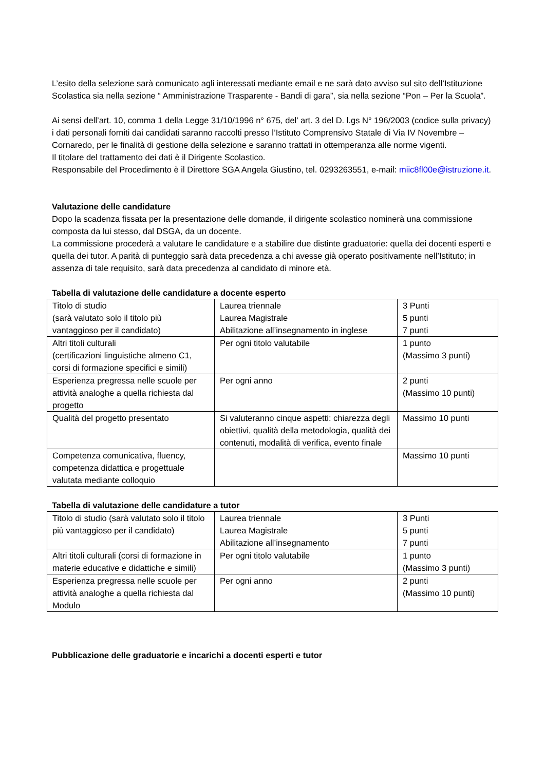L’esito della selezione sarà comunicato agli interessati mediante email e ne sarà dato avviso sul sito dell’Istituzione Scolastica sia nella sezione “ Amministrazione Trasparente - Bandi di gara”, sia nella sezione “Pon – Per la Scuola”.
Ai sensi dell’art. 10, comma 1 della Legge 31/10/1996 n° 675, del’ art. 3 del D. l.gs N° 196/2003 (codice sulla privacy) i dati personali forniti dai candidati saranno raccolti presso l’Istituto Comprensivo Statale di Via IV Novembre – Cornaredo, per le finalità di gestione della selezione e saranno trattati in ottemperanza alle norme vigenti.
Il titolare del trattamento dei dati è il Dirigente Scolastico.
Responsabile del Procedimento è il Direttore SGA Angela Giustino, tel. 0293263551, e-mail: miic8fl00e@istruzione.it.
Valutazione delle candidature
Dopo la scadenza fissata per la presentazione delle domande, il dirigente scolastico nominerà una commissione composta da lui stesso, dal DSGA, da un docente.
La commissione procederà a valutare le candidature e a stabilire due distinte graduatorie: quella dei docenti esperti e quella dei tutor. A parità di punteggio sarà data precedenza a chi avesse già operato positivamente nell’Istituto; in assenza di tale requisito, sarà data precedenza al candidato di minore età.
Tabella di valutazione delle candidature a docente esperto
| Titolo di studio (sarà valutato solo il titolo più vantaggioso per il candidato) | Laurea triennale Laurea Magistrale Abilitazione all’insegnamento in inglese | 3 Punti 5 punti 7 punti |
| Altri titoli culturali (certificazioni linguistiche almeno C1, corsi di formazione specifici e simili) | Per ogni titolo valutabile | 1 punto (Massimo 3 punti) |
| Esperienza pregressa nelle scuole per attività analoghe a quella richiesta dal progetto | Per ogni anno | 2 punti (Massimo 10 punti) |
| Qualità del progetto presentato | Si valuteranno cinque aspetti: chiarezza degli obiettivi, qualità della metodologia, qualità dei contenuti, modalità di verifica, evento finale | Massimo 10 punti |
| Competenza comunicativa, fluency, competenza didattica e progettuale valutata mediante colloquio | | Massimo 10 punti |
Tabella di valutazione delle candidature a tutor
| Titolo di studio (sarà valutato solo il titolo più vantaggioso per il candidato) | Laurea triennale Laurea Magistrale Abilitazione all’insegnamento | 3 Punti 5 punti 7 punti |
| Altri titoli culturali (corsi di formazione in materie educative e didattiche e simili) | Per ogni titolo valutabile | 1 punto (Massimo 3 punti) |
| Esperienza pregressa nelle scuole per attività analoghe a quella richiesta dal Modulo | Per ogni anno | 2 punti (Massimo 10 punti) |
Pubblicazione delle graduatorie e incarichi a docenti esperti e tutor